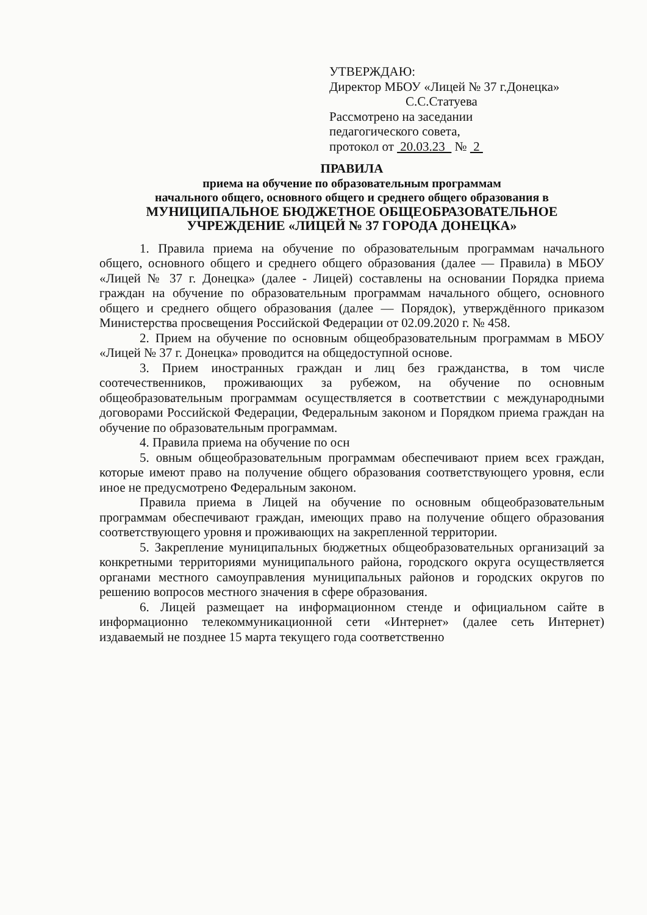УТВЕРЖДАЮ:
Директор МБОУ «Лицей № 37 г.Донецка»
С.С.Статуева
Рассмотрено на заседании
педагогического совета,
протокол от 20.03.23 № 2
ПРАВИЛА
приема на обучение по образовательным программам
начального общего, основного общего и среднего общего образования в
МУНИЦИПАЛЬНОЕ БЮДЖЕТНОЕ ОБЩЕОБРАЗОВАТЕЛЬНОЕ
УЧРЕЖДЕНИЕ «ЛИЦЕЙ № 37 ГОРОДА ДОНЕЦКА»
1. Правила приема на обучение по образовательным программам начального общего, основного общего и среднего общего образования (далее — Правила) в МБОУ «Лицей № 37 г. Донецка» (далее - Лицей) составлены на основании Порядка приема граждан на обучение по образовательным программам начального общего, основного общего и среднего общего образования (далее — Порядок), утверждённого приказом Министерства просвещения Российской Федерации от 02.09.2020 г. № 458.
2. Прием на обучение по основным общеобразовательным программам в МБОУ «Лицей № 37 г. Донецка» проводится на общедоступной основе.
3. Прием иностранных граждан и лиц без гражданства, в том числе соотечественников, проживающих за рубежом, на обучение по основным общеобразовательным программам осуществляется в соответствии с международными договорами Российской Федерации, Федеральным законом и Порядком приема граждан на обучение по образовательным программам.
4. Правила приема на обучение по осн
5. овным общеобразовательным программам обеспечивают прием всех граждан, которые имеют право на получение общего образования соответствующего уровня, если иное не предусмотрено Федеральным законом.
Правила приема в Лицей на обучение по основным общеобразовательным программам обеспечивают граждан, имеющих право на получение общего образования соответствующего уровня и проживающих на закрепленной территории.
5. Закрепление муниципальных бюджетных общеобразовательных организаций за конкретными территориями муниципального района, городского округа осуществляется органами местного самоуправления муниципальных районов и городских округов по решению вопросов местного значения в сфере образования.
6. Лицей размещает на информационном стенде и официальном сайте в информационно телекоммуникационной сети «Интернет» (далее сеть Интернет) издаваемый не позднее 15 марта текущего года соответственно